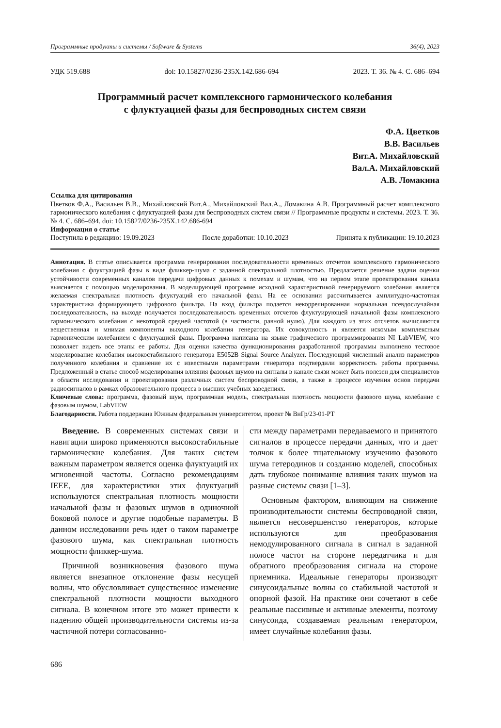Программные продукты и системы / Software & Systems 36(4), 2023
УДК 519.688 doi: 10.15827/0236-235X.142.686-694 2023. Т. 36. № 4. С. 686–694
Программный расчет комплексного гармонического колебания
с флуктуацией фазы для беспроводных систем связи
Ф.А. Цветков
В.В. Васильев
Вит.А. Михайловский
Вал.А. Михайловский
А.В. Ломакина
Ссылка для цитирования
Цветков Ф.А., Васильев В.В., Михайловский Вит.А., Михайловский Вал.А., Ломакина А.В. Программный расчет комплексного гармонического колебания с флуктуацией фазы для беспроводных систем связи // Программные продукты и системы. 2023. Т. 36. № 4. С. 686–694. doi: 10.15827/0236-235X.142.686-694
Информация о статье
Поступила в редакцию: 19.09.2023 После доработки: 10.10.2023 Принята к публикации: 19.10.2023
Аннотация. В статье описывается программа генерирования последовательности временных отсчетов комплексного гармонического колебания с флуктуацией фазы в виде фликкер-шума с заданной спектральной плотностью. Предлагается решение задачи оценки устойчивости современных каналов передачи цифровых данных к помехам и шумам, что на первом этапе проектирования канала выясняется с помощью моделирования. В моделирующей программе исходной характеристикой генерируемого колебания является желаемая спектральная плотность флуктуаций его начальной фазы. На ее основании рассчитывается амплитудно-частотная характеристика формирующего цифрового фильтра. На вход фильтра подается некоррелированная нормальная псевдослучайная последовательность, на выходе получается последовательность временных отсчетов флуктуирующей начальной фазы комплексного гармонического колебания с некоторой средней частотой (в частности, равной нулю). Для каждого из этих отсчетов вычисляются вещественная и мнимая компоненты выходного колебания генератора. Их совокупность и является искомым комплексным гармоническим колебанием с флуктуацией фазы. Программа написана на языке графического программирования NI LabVIEW, что позволяет видеть все этапы ее работы. Для оценки качества функционирования разработанной программы выполнено тестовое моделирование колебания высокостабильного генератора E5052B Signal Source Analyzer. Последующий численный анализ параметров полученного колебания и сравнение их с известными параметрами генератора подтвердили корректность работы программы. Предложенный в статье способ моделирования влияния фазовых шумов на сигналы в канале связи может быть полезен для специалистов в области исследования и проектирования различных систем беспроводной связи, а также в процессе изучения основ передачи радиосигналов в рамках образовательного процесса в высших учебных заведениях.
Ключевые слова: программа, фазовый шум, программная модель, спектральная плотность мощности фазового шума, колебание с фазовым шумом, LabVIEW
Благодарности. Работа поддержана Южным федеральным университетом, проект № ВнГр/23-01-РТ
Введение. В современных системах связи и навигации широко применяются высокостабильные гармонические колебания. Для таких систем важным параметром является оценка флуктуаций их мгновенной частоты. Согласно рекомендациям IEEE, для характеристики этих флуктуаций используются спектральная плотность мощности начальной фазы и фазовых шумов в одиночной боковой полосе и другие подобные параметры. В данном исследовании речь идет о таком параметре фазового шума, как спектральная плотность мощности фликкер-шума.
Причиной возникновения фазового шума является внезапное отклонение фазы несущей волны, что обусловливает существенное изменение спектральной плотности мощности выходного сигнала. В конечном итоге это может привести к падению общей производительности системы из-за частичной потери согласованно-
сти между параметрами передаваемого и принятого сигналов в процессе передачи данных, что и дает толчок к более тщательному изучению фазового шума гетеродинов и созданию моделей, способных дать глубокое понимание влияния таких шумов на разные системы связи [1–3].
Основным фактором, влияющим на снижение производительности системы беспроводной связи, является несовершенство генераторов, которые используются для преобразования немодулированного сигнала в сигнал в заданной полосе частот на стороне передатчика и для обратного преобразования сигнала на стороне приемника. Идеальные генераторы производят синусоидальные волны со стабильной частотой и опорной фазой. На практике они сочетают в себе реальные пассивные и активные элементы, поэтому синусоида, создаваемая реальным генератором, имеет случайные колебания фазы.
686